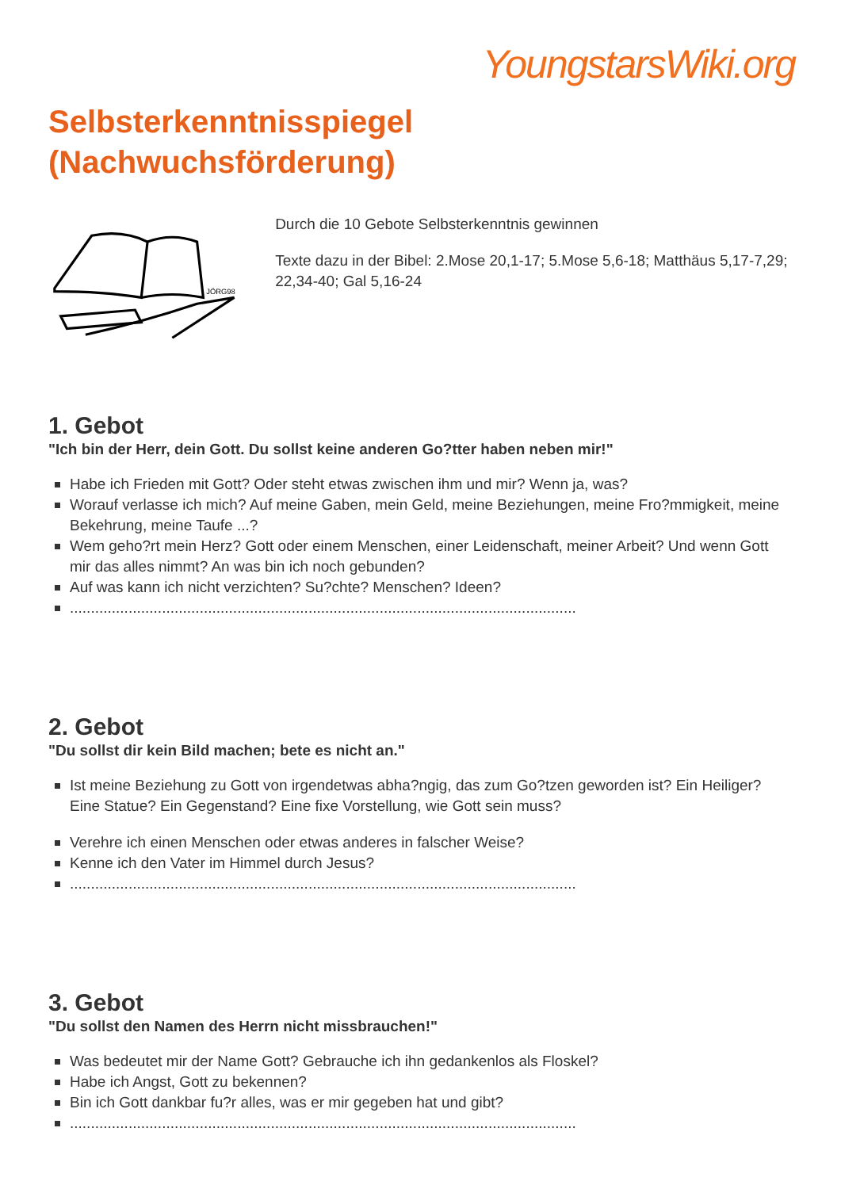YoungstarsWiki.org
Selbsterkenntnisspiegel
(Nachwuchsförderung)
JÖRG98
Durch die 10 Gebote Selbsterkenntnis gewinnen
Texte dazu in der Bibel: 2.Mose 20,1-17; 5.Mose 5,6-18; Matthäus 5,17-7,29; 22,34-40; Gal 5,16-24
1. Gebot
"Ich bin der Herr, dein Gott. Du sollst keine anderen Go?tter haben neben mir!"
Habe ich Frieden mit Gott? Oder steht etwas zwischen ihm und mir? Wenn ja, was?
Worauf verlasse ich mich? Auf meine Gaben, mein Geld, meine Beziehungen, meine Fro?mmigkeit, meine Bekehrung, meine Taufe ...?
Wem geho?rt mein Herz? Gott oder einem Menschen, einer Leidenschaft, meiner Arbeit? Und wenn Gott mir das alles nimmt? An was bin ich noch gebunden?
Auf was kann ich nicht verzichten? Su?chte? Menschen? Ideen?
.........................................................................................................................
2. Gebot
"Du sollst dir kein Bild machen; bete es nicht an."
Ist meine Beziehung zu Gott von irgendetwas abha?ngig, das zum Go?tzen geworden ist? Ein Heiliger? Eine Statue? Ein Gegenstand? Eine fixe Vorstellung, wie Gott sein muss?
Verehre ich einen Menschen oder etwas anderes in falscher Weise?
Kenne ich den Vater im Himmel durch Jesus?
.........................................................................................................................
3. Gebot
"Du sollst den Namen des Herrn nicht missbrauchen!"
Was bedeutet mir der Name Gott? Gebrauche ich ihn gedankenlos als Floskel?
Habe ich Angst, Gott zu bekennen?
Bin ich Gott dankbar fu?r alles, was er mir gegeben hat und gibt?
.........................................................................................................................